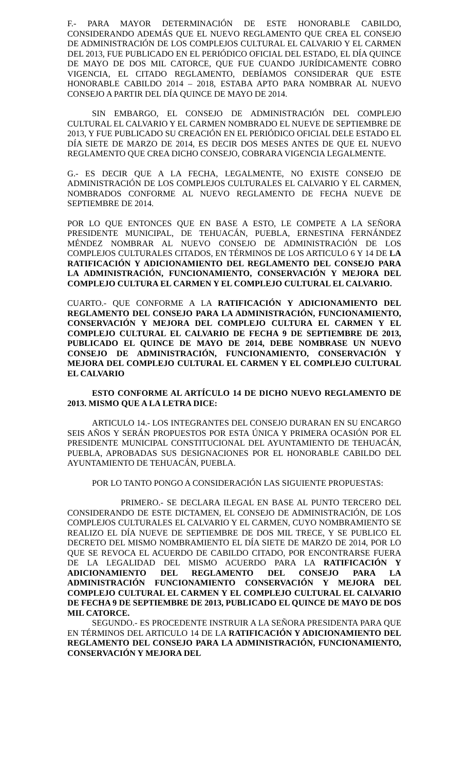F.- PARA MAYOR DETERMINACIÓN DE ESTE HONORABLE CABILDO, CONSIDERANDO ADEMÁS QUE EL NUEVO REGLAMENTO QUE CREA EL CONSEJO DE ADMINISTRACIÓN DE LOS COMPLEJOS CULTURAL EL CALVARIO Y EL CARMEN DEL 2013, FUE PUBLICADO EN EL PERIÓDICO OFICIAL DEL ESTADO, EL DÍA QUINCE DE MAYO DE DOS MIL CATORCE, QUE FUE CUANDO JURÍDICAMENTE COBRO VIGENCIA, EL CITADO REGLAMENTO, DEBÍAMOS CONSIDERAR QUE ESTE HONORABLE CABILDO 2014 – 2018, ESTABA APTO PARA NOMBRAR AL NUEVO CONSEJO A PARTIR DEL DÍA QUINCE DE MAYO DE 2014.
SIN EMBARGO, EL CONSEJO DE ADMINISTRACIÓN DEL COMPLEJO CULTURAL EL CALVARIO Y EL CARMEN NOMBRADO EL NUEVE DE SEPTIEMBRE DE 2013, Y FUE PUBLICADO SU CREACIÓN EN EL PERIÓDICO OFICIAL DELE ESTADO EL DÍA SIETE DE MARZO DE 2014, ES DECIR DOS MESES ANTES DE QUE EL NUEVO REGLAMENTO QUE CREA DICHO CONSEJO, COBRARA VIGENCIA LEGALMENTE.
G.- ES DECIR QUE A LA FECHA, LEGALMENTE, NO EXISTE CONSEJO DE ADMINISTRACIÓN DE LOS COMPLEJOS CULTURALES EL CALVARIO Y EL CARMEN, NOMBRADOS CONFORME AL NUEVO REGLAMENTO DE FECHA NUEVE DE SEPTIEMBRE DE 2014.
POR LO QUE ENTONCES QUE EN BASE A ESTO, LE COMPETE A LA SEÑORA PRESIDENTE MUNICIPAL, DE TEHUACÁN, PUEBLA, ERNESTINA FERNÁNDEZ MÉNDEZ NOMBRAR AL NUEVO CONSEJO DE ADMINISTRACIÓN DE LOS COMPLEJOS CULTURALES CITADOS, EN TÉRMINOS DE LOS ARTICULO 6 Y 14 DE LA RATIFICACIÓN Y ADICIONAMIENTO DEL REGLAMENTO DEL CONSEJO PARA LA ADMINISTRACIÓN, FUNCIONAMIENTO, CONSERVACIÓN Y MEJORA DEL COMPLEJO CULTURA EL CARMEN Y EL COMPLEJO CULTURAL EL CALVARIO.
CUARTO.- QUE CONFORME A LA RATIFICACIÓN Y ADICIONAMIENTO DEL REGLAMENTO DEL CONSEJO PARA LA ADMINISTRACIÓN, FUNCIONAMIENTO, CONSERVACIÓN Y MEJORA DEL COMPLEJO CULTURA EL CARMEN Y EL COMPLEJO CULTURAL EL CALVARIO DE FECHA 9 DE SEPTIEMBRE DE 2013, PUBLICADO EL QUINCE DE MAYO DE 2014, DEBE NOMBRASE UN NUEVO CONSEJO DE ADMINISTRACIÓN, FUNCIONAMIENTO, CONSERVACIÓN Y MEJORA DEL COMPLEJO CULTURAL EL CARMEN Y EL COMPLEJO CULTURAL EL CALVARIO
ESTO CONFORME AL ARTÍCULO 14 DE DICHO NUEVO REGLAMENTO DE 2013. MISMO QUE A LA LETRA DICE:
ARTICULO 14.- LOS INTEGRANTES DEL CONSEJO DURARAN EN SU ENCARGO SEIS AÑOS Y SERÁN PROPUESTOS POR ESTA ÚNICA Y PRIMERA OCASIÓN POR EL PRESIDENTE MUNICIPAL CONSTITUCIONAL DEL AYUNTAMIENTO DE TEHUACÁN, PUEBLA, APROBADAS SUS DESIGNACIONES POR EL HONORABLE CABILDO DEL AYUNTAMIENTO DE TEHUACÁN, PUEBLA.
POR LO TANTO PONGO A CONSIDERACIÓN LAS SIGUIENTE PROPUESTAS:
PRIMERO.- SE DECLARA ILEGAL EN BASE AL PUNTO TERCERO DEL CONSIDERANDO DE ESTE DICTAMEN, EL CONSEJO DE ADMINISTRACIÓN, DE LOS COMPLEJOS CULTURALES EL CALVARIO Y EL CARMEN, CUYO NOMBRAMIENTO SE REALIZO EL DÍA NUEVE DE SEPTIEMBRE DE DOS MIL TRECE, Y SE PUBLICO EL DECRETO DEL MISMO NOMBRAMIENTO EL DÍA SIETE DE MARZO DE 2014, POR LO QUE SE REVOCA EL ACUERDO DE CABILDO CITADO, POR ENCONTRARSE FUERA DE LA LEGALIDAD DEL MISMO ACUERDO PARA LA RATIFICACIÓN Y ADICIONAMIENTO DEL REGLAMENTO DEL CONSEJO PARA LA ADMINISTRACIÓN FUNCIONAMIENTO CONSERVACIÓN Y MEJORA DEL COMPLEJO CULTURAL EL CARMEN Y EL COMPLEJO CULTURAL EL CALVARIO DE FECHA 9 DE SEPTIEMBRE DE 2013, PUBLICADO EL QUINCE DE MAYO DE DOS MIL CATORCE.
SEGUNDO.- ES PROCEDENTE INSTRUIR A LA SEÑORA PRESIDENTA PARA QUE EN TÉRMINOS DEL ARTICULO 14 DE LA RATIFICACIÓN Y ADICIONAMIENTO DEL REGLAMENTO DEL CONSEJO PARA LA ADMINISTRACIÓN, FUNCIONAMIENTO, CONSERVACIÓN Y MEJORA DEL